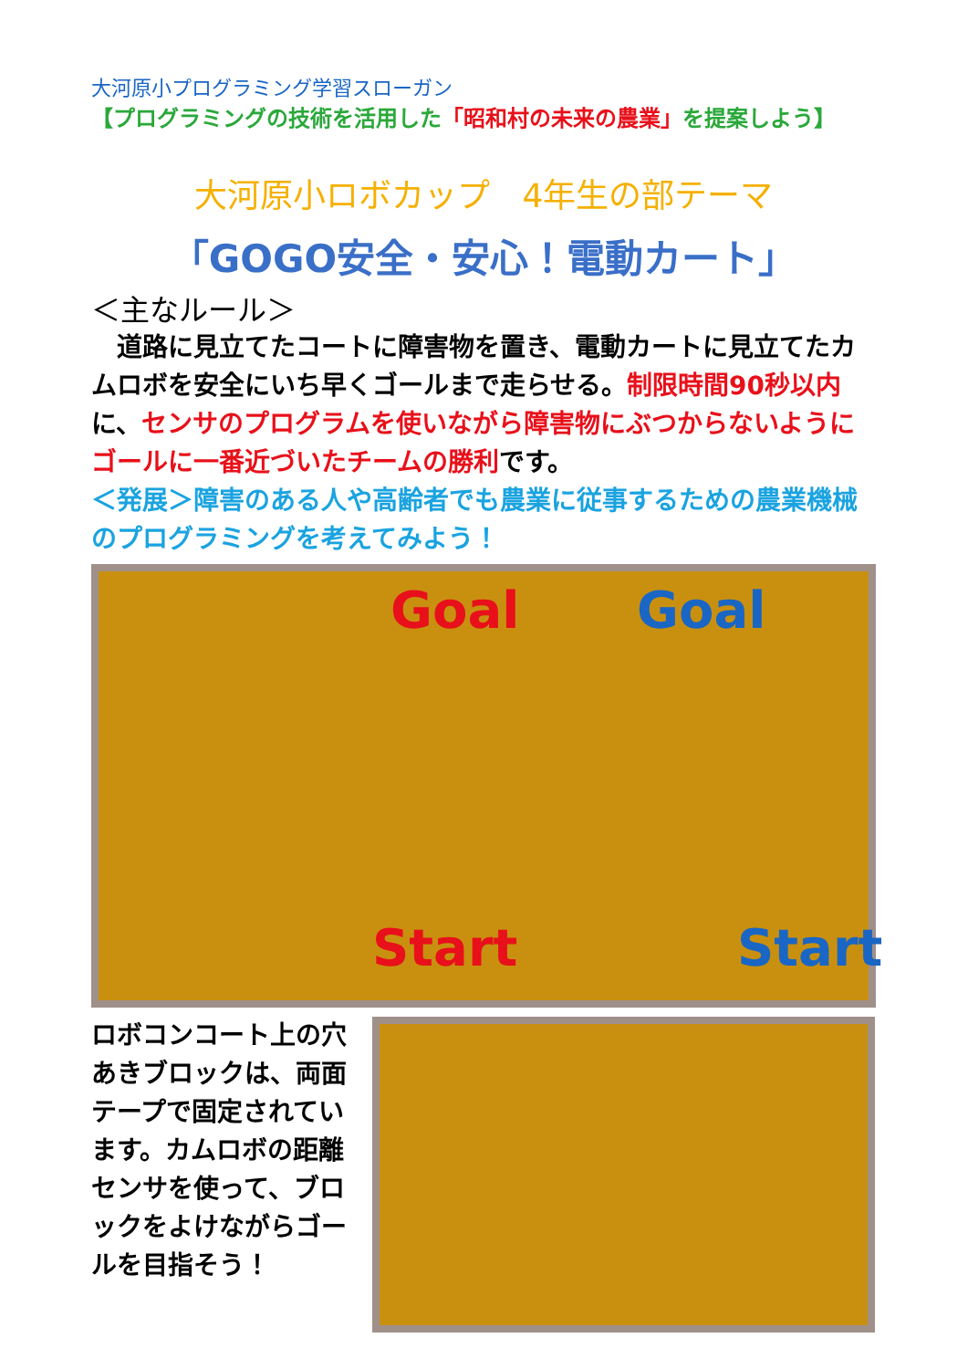大河原小プログラミング学習スローガン
【プログラミングの技術を活用した「昭和村の未来の農業」を提案しよう】
大河原小ロボカップ　4年生の部テーマ
「GOGO安全・安心！電動カート」
＜主なルール＞
　道路に見立てたコートに障害物を置き、電動カートに見立てたカムロボを安全にいち早くゴールまで走らせる。制限時間90秒以内に、センサのプログラムを使いながら障害物にぶつからないようにゴールに一番近づいたチームの勝利です。
＜発展＞障害のある人や高齢者でも農業に従事するための農業機械のプログラミングを考えてみよう！
Goal Goal
Start Start
ロボコンコート上の穴あきブロックは、両面テープで固定されています。カムロボの距離センサを使って、ブロックをよけながらゴールを目指そう！